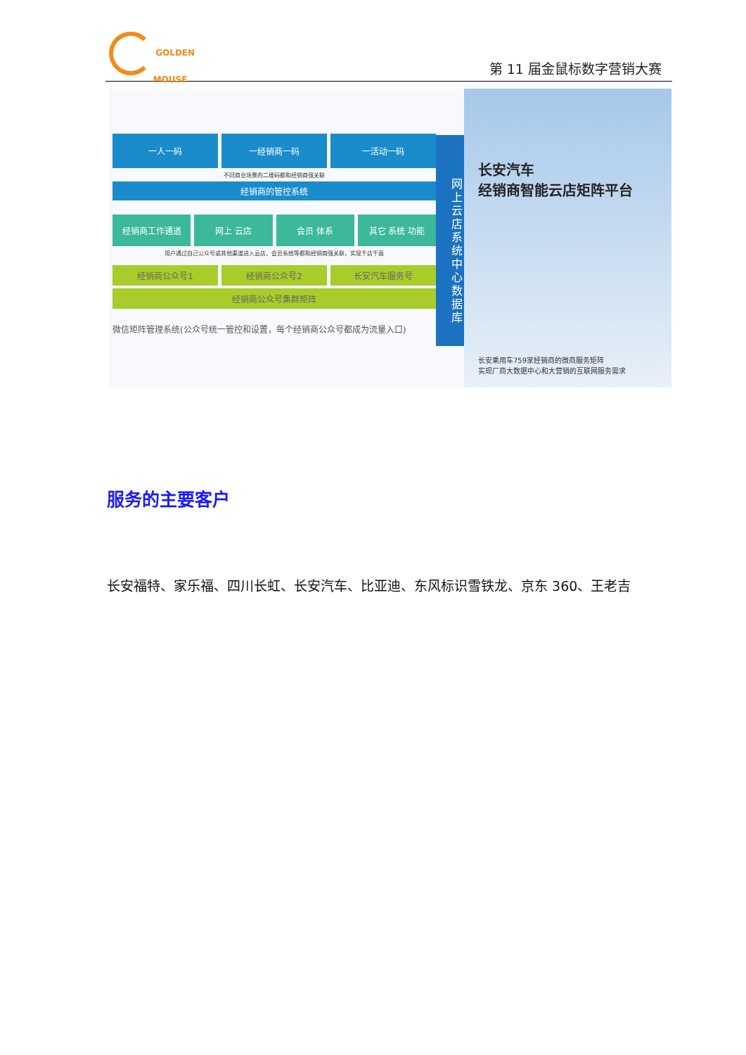GOLDEN
MOUSE
第 11 届金鼠标数字营销大赛
一人一码 一经销商一码 一活动一码
不同商业场景的二维码都和经销商强关联
经销商的管控系统
经销商工作通道 网上 云店 会员 体系 其它 系统 功能
用户通过自己公众号或其他渠道进入云店、会员系统等都和经销商强关联，实现千店千面
经销商公众号1 经销商公众号2 长安汽车服务号
经销商公众号集群矩阵
微信矩阵管理系统(公众号统一管控和设置，每个经销商公众号都成为流量入口)
网上云店系统中心数据库
长安汽车
经销商智能云店矩阵平台
长安乘用车759家经销商的微商服务矩阵
实现厂商大数据中心和大营销的互联网服务需求
服务的主要客户
长安福特、家乐福、四川长虹、长安汽车、比亚迪、东风标识雪铁龙、京东 360、王老吉